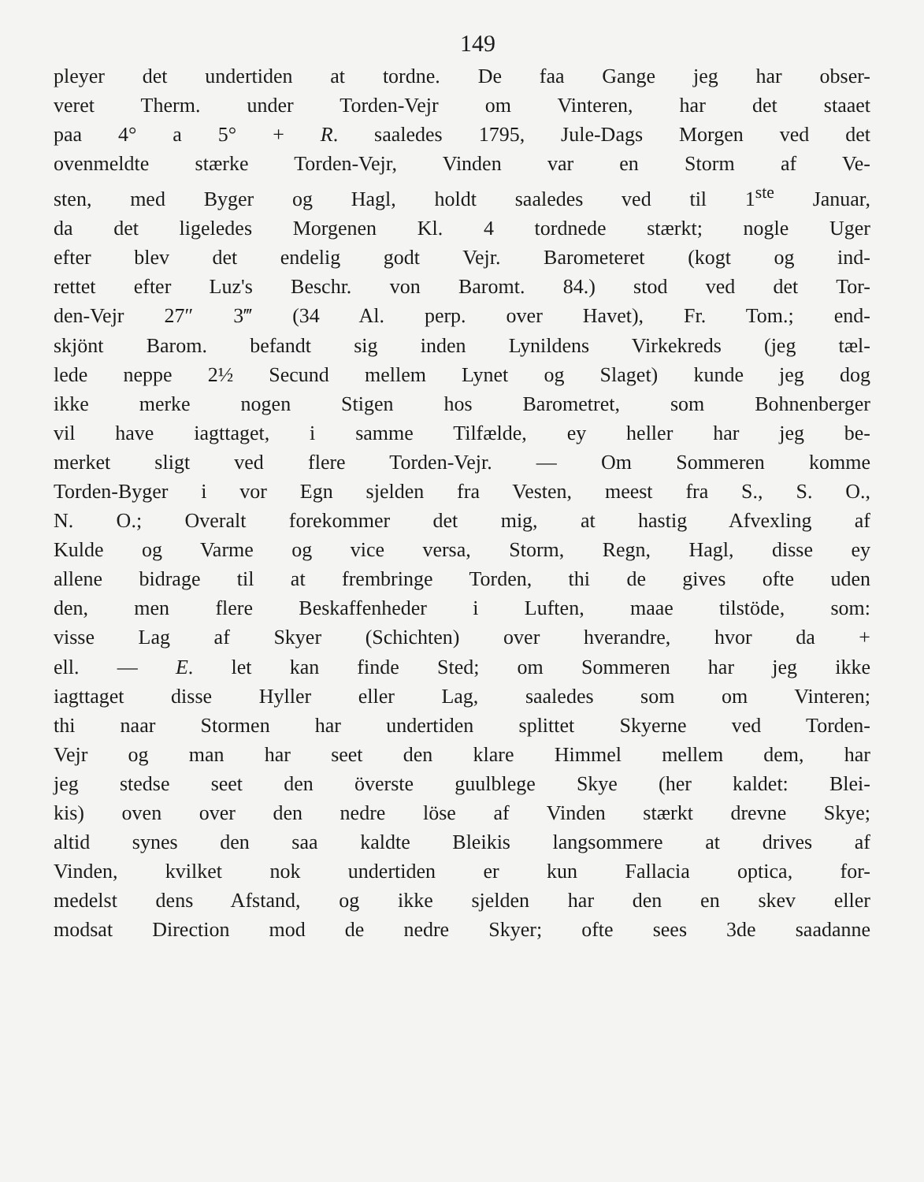149
pleyer det undertiden at tordne. De faa Gange jeg har obser-
veret Therm. under Torden-Vejr om Vinteren, har det staaet
paa 4° a 5° + R. saaledes 1795, Jule-Dags Morgen ved det
ovenmeldte stærke Torden-Vejr, Vinden var en Storm af Ve-
sten, med Byger og Hagl, holdt saaledes ved til 1<sup>ste</sup> Januar,
da det ligeledes Morgenen Kl. 4 tordnede stærkt; nogle Uger
efter blev det endelig godt Vejr. Barometeret (kogt og ind-
rettet efter Luz's Beschr. von Baromt. 84.) stod ved det Tor-
den-Vejr 27″ 3‴ (34 Al. perp. over Havet), Fr. Tom.; end-
skjönt Barom. befandt sig inden Lynildens Virkekreds (jeg tæl-
lede neppe 2½ Secund mellem Lynet og Slaget) kunde jeg dog
ikke merke nogen Stigen hos Barometret, som Bohnenberger
vil have iagttaget, i samme Tilfælde, ey heller har jeg be-
merket sligt ved flere Torden-Vejr. — Om Sommeren komme
Torden-Byger i vor Egn sjelden fra Vesten, meest fra S., S. O.,
N. O.; Overalt forekommer det mig, at hastig Afvexling af
Kulde og Varme og vice versa, Storm, Regn, Hagl, disse ey
allene bidrage til at frembringe Torden, thi de gives ofte uden
den, men flere Beskaffenheder i Luften, maae tilstöde, som:
visse Lag af Skyer (Schichten) over hverandre, hvor da +
ell. — E. let kan finde Sted; om Sommeren har jeg ikke
iagttaget disse Hyller eller Lag, saaledes som om Vinteren;
thi naar Stormen har undertiden splittet Skyerne ved Torden-
Vejr og man har seet den klare Himmel mellem dem, har
jeg stedse seet den överste guulblege Skye (her kaldet: Blei-
kis) oven over den nedre löse af Vinden stærkt drevne Skye;
altid synes den saa kaldte Bleikis langsommere at drives af
Vinden, kvilket nok undertiden er kun Fallacia optica, for-
medelst dens Afstand, og ikke sjelden har den en skev eller
modsat Direction mod de nedre Skyer; ofte sees 3de saadanne